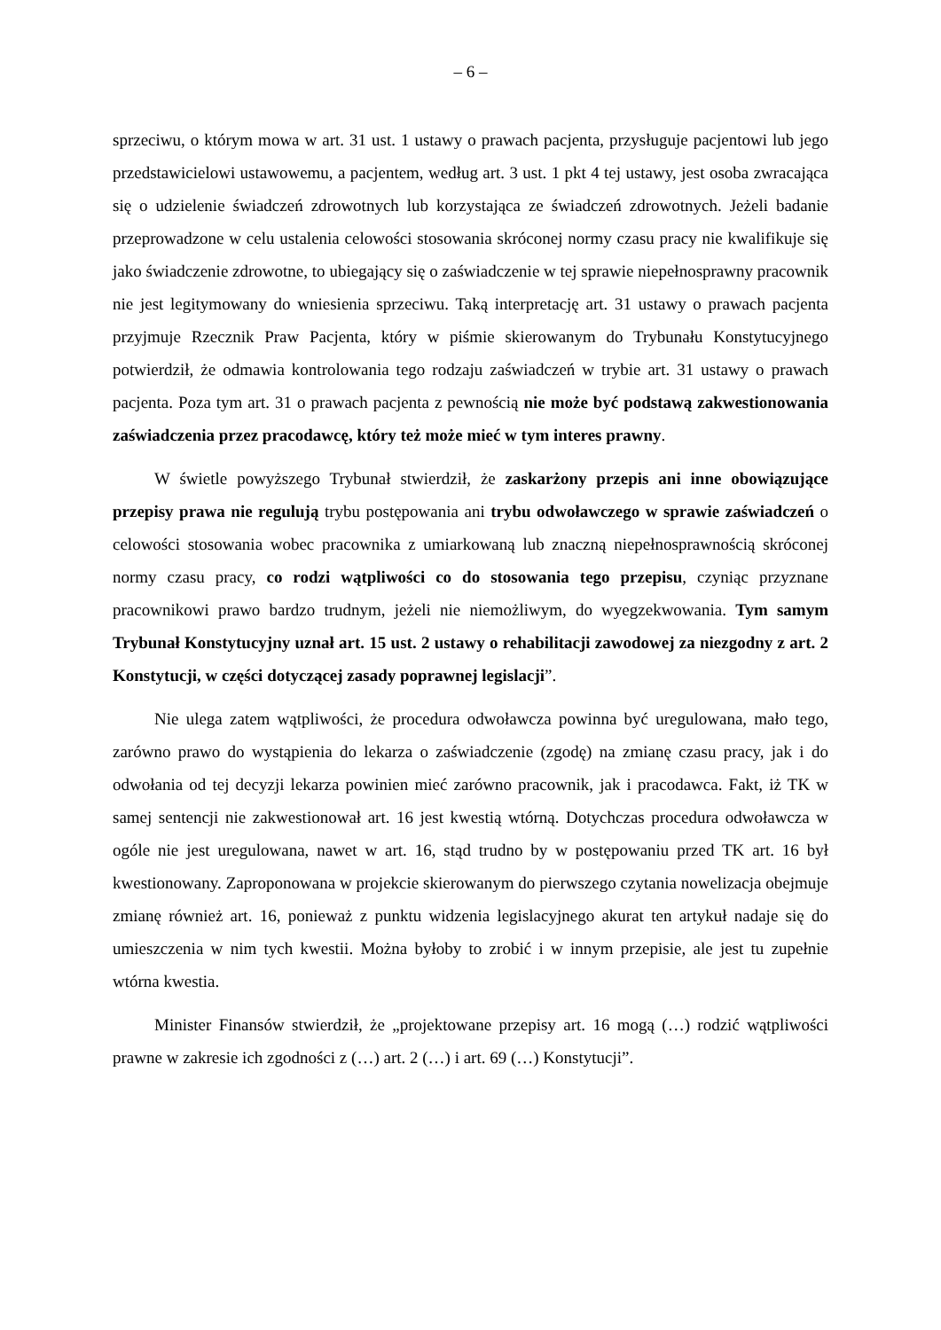– 6 –
sprzeciwu, o którym mowa w art. 31 ust. 1 ustawy o prawach pacjenta, przysługuje pacjentowi lub jego przedstawicielowi ustawowemu, a pacjentem, według art. 3 ust. 1 pkt 4 tej ustawy, jest osoba zwracająca się o udzielenie świadczeń zdrowotnych lub korzystająca ze świadczeń zdrowotnych. Jeżeli badanie przeprowadzone w celu ustalenia celowości stosowania skróconej normy czasu pracy nie kwalifikuje się jako świadczenie zdrowotne, to ubiegający się o zaświadczenie w tej sprawie niepełnosprawny pracownik nie jest legitymowany do wniesienia sprzeciwu. Taką interpretację art. 31 ustawy o prawach pacjenta przyjmuje Rzecznik Praw Pacjenta, który w piśmie skierowanym do Trybunału Konstytucyjnego potwierdził, że odmawia kontrolowania tego rodzaju zaświadczeń w trybie art. 31 ustawy o prawach pacjenta. Poza tym art. 31 o prawach pacjenta z pewnością nie może być podstawą zakwestionowania zaświadczenia przez pracodawcę, który też może mieć w tym interes prawny.
W świetle powyższego Trybunał stwierdził, że zaskarżony przepis ani inne obowiązujące przepisy prawa nie regulują trybu postępowania ani trybu odwoławczego w sprawie zaświadczeń o celowości stosowania wobec pracownika z umiarkowaną lub znaczną niepełnosprawnością skróconej normy czasu pracy, co rodzi wątpliwości co do stosowania tego przepisu, czyniąc przyznane pracownikowi prawo bardzo trudnym, jeżeli nie niemożliwym, do wyegzekwowania. Tym samym Trybunał Konstytucyjny uznał art. 15 ust. 2 ustawy o rehabilitacji zawodowej za niezgodny z art. 2 Konstytucji, w części dotyczącej zasady poprawnej legislacji”.
Nie ulega zatem wątpliwości, że procedura odwoławcza powinna być uregulowana, mało tego, zarówno prawo do wystąpienia do lekarza o zaświadczenie (zgodę) na zmianę czasu pracy, jak i do odwołania od tej decyzji lekarza powinien mieć zarówno pracownik, jak i pracodawca. Fakt, iż TK w samej sentencji nie zakwestionował art. 16 jest kwestią wtórną. Dotychczas procedura odwoławcza w ogóle nie jest uregulowana, nawet w art. 16, stąd trudno by w postępowaniu przed TK art. 16 był kwestionowany. Zaproponowana w projekcie skierowanym do pierwszego czytania nowelizacja obejmuje zmianę również art. 16, ponieważ z punktu widzenia legislacyjnego akurat ten artykuł nadaje się do umieszczenia w nim tych kwestii. Można byłoby to zrobić i w innym przepisie, ale jest tu zupełnie wtórna kwestia.
Minister Finansów stwierdził, że „projektowane przepisy art. 16 mogą (…) rodzić wątpliwości prawne w zakresie ich zgodności z (…) art. 2 (…) i art. 69 (…) Konstytucji”.